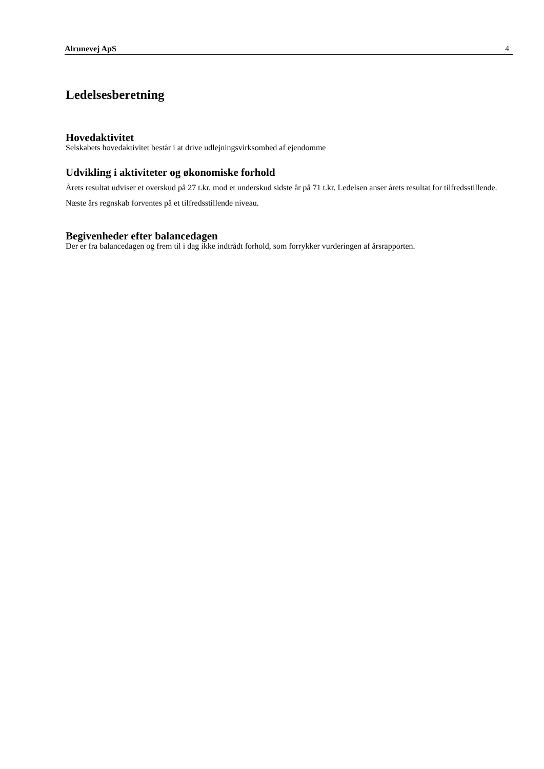Alrunevej ApS 4
Ledelsesberetning
Hovedaktivitet
Selskabets hovedaktivitet består i at drive udlejningsvirksomhed af ejendomme
Udvikling i aktiviteter og økonomiske forhold
Årets resultat udviser et overskud på 27 t.kr. mod et underskud sidste år på 71 t.kr. Ledelsen anser årets resultat for tilfredsstillende. Næste års regnskab forventes på et tilfredsstillende niveau.
Begivenheder efter balancedagen
Der er fra balancedagen og frem til i dag ikke indtrådt forhold, som forrykker vurderingen af årsrapporten.